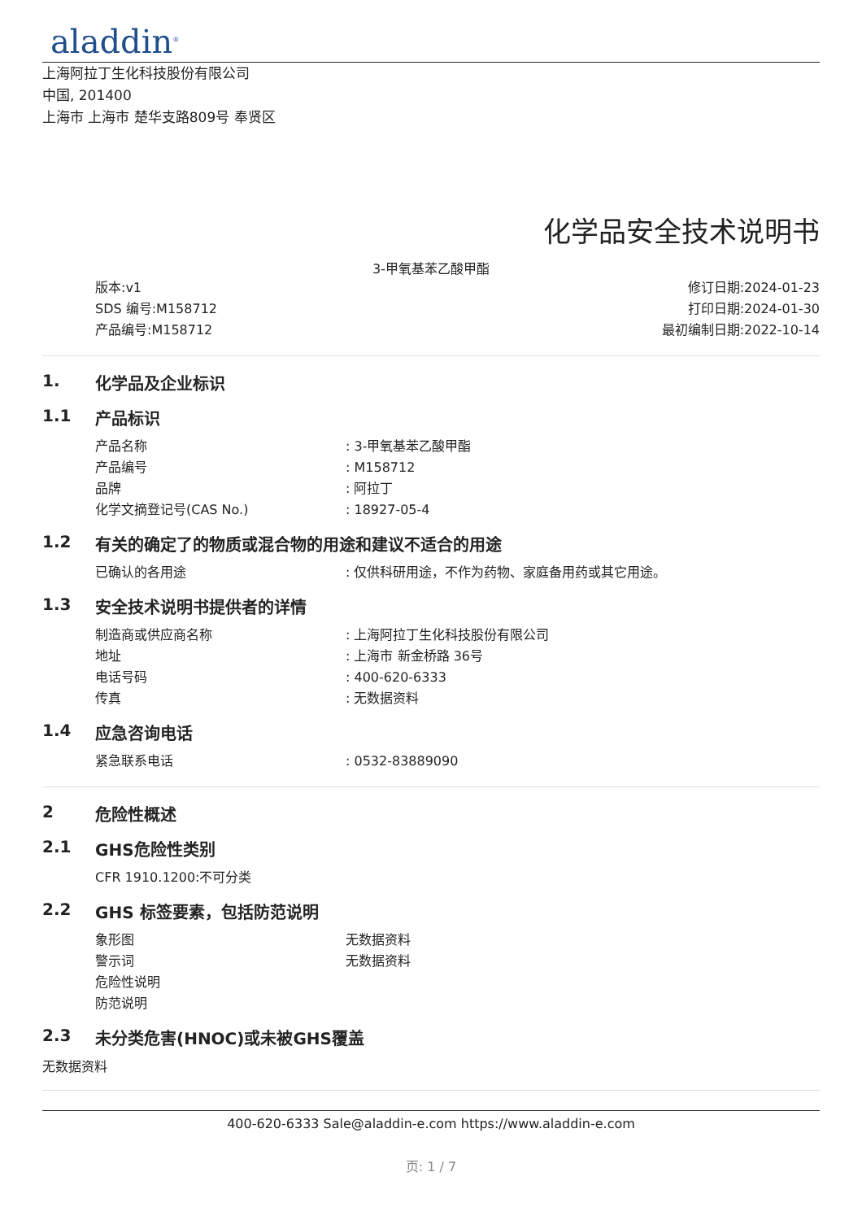aladdin<sup>®</sup>
上海阿拉丁生化科技股份有限公司
中国, 201400
上海市 上海市 楚华支路809号 奉贤区
化学品安全技术说明书
3-甲氧基苯乙酸甲酯
版本:v1
SDS 编号:M158712
产品编号:M158712
修订日期:2024-01-23
打印日期:2024-01-30
最初编制日期:2022-10-14
1. 化学品及企业标识
1.1 产品标识
产品名称: 3-甲氧基苯乙酸甲酯
产品编号: M158712
品牌: 阿拉丁
化学文摘登记号(CAS No.): 18927-05-4
1.2 有关的确定了的物质或混合物的用途和建议不适合的用途
已确认的各用途: 仅供科研用途，不作为药物、家庭备用药或其它用途。
1.3 安全技术说明书提供者的详情
制造商或供应商名称: 上海阿拉丁生化科技股份有限公司
地址: 上海市 新金桥路 36号
电话号码: 400-620-6333
传真: 无数据资料
1.4 应急咨询电话
紧急联系电话: 0532-83889090
2 危险性概述
2.1 GHS危险性类别
CFR 1910.1200:不可分类
2.2 GHS 标签要素，包括防范说明
象形图 无数据资料
警示词 无数据资料
危险性说明
防范说明
2.3 未分类危害(HNOC)或未被GHS覆盖
无数据资料
400-620-6333 Sale@aladdin-e.com https://www.aladdin-e.com
页: 1 / 7